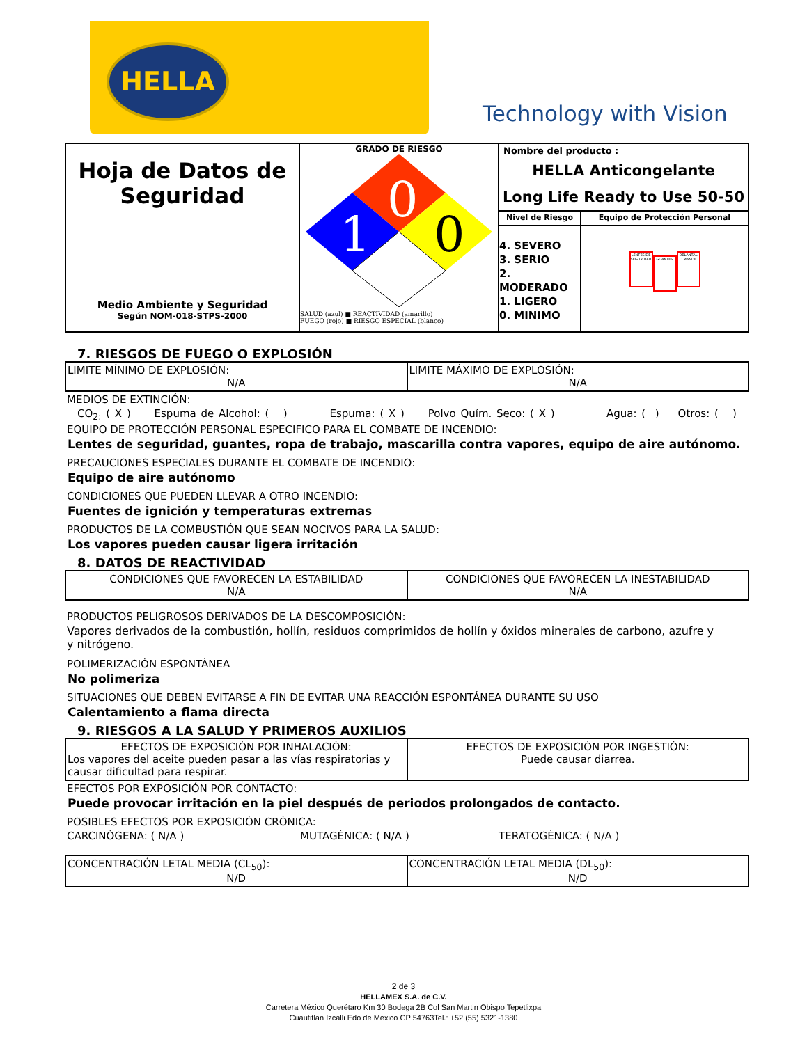HELLA
Technology with Vision
| Hoja de Datos de Seguridad Medio Ambiente y Seguridad Según NOM-018-STPS-2000 | GRADO DE RIESGO 0 1 0 SALUD (azul) ■ REACTIVIDAD (amarillo) FUEGO (rojo) ■ RIESGO ESPECIAL (blanco) | Nombre del producto : HELLA Anticongelante Long Life Ready to Use 50-50 / Nivel de Riesgo / Equipo de Protección Personal / / --- / --- / / 4. SEVERO 3. SERIO 2. MODERADO 1. LIGERO 0. MINIMO / LENTES DE SEGURIDAD GUANTES DELANTAL O MANDIL / |
7. RIESGOS DE FUEGO O EXPLOSIÓN
| LIMITE MÍNIMO DE EXPLOSIÓN: N/A | LIMITE MÁXIMO DE EXPLOSIÓN: N/A |
MEDIOS DE EXTINCIÓN:
CO<sub>2:</sub> ( X ) Espuma de Alcohol: ( ) Espuma: ( X ) Polvo Quím. Seco: ( X ) Agua: ( ) Otros: ( )
EQUIPO DE PROTECCIÓN PERSONAL ESPECIFICO PARA EL COMBATE DE INCENDIO:
Lentes de seguridad, guantes, ropa de trabajo, mascarilla contra vapores, equipo de aire autónomo.
PRECAUCIONES ESPECIALES DURANTE EL COMBATE DE INCENDIO:
Equipo de aire autónomo
CONDICIONES QUE PUEDEN LLEVAR A OTRO INCENDIO:
Fuentes de ignición y temperaturas extremas
PRODUCTOS DE LA COMBUSTIÓN QUE SEAN NOCIVOS PARA LA SALUD:
Los vapores pueden causar ligera irritación
8. DATOS DE REACTIVIDAD
| CONDICIONES QUE FAVORECEN LA ESTABILIDAD N/A | CONDICIONES QUE FAVORECEN LA INESTABILIDAD N/A |
PRODUCTOS PELIGROSOS DERIVADOS DE LA DESCOMPOSICIÓN:
Vapores derivados de la combustión, hollín, residuos comprimidos de hollín y óxidos minerales de carbono, azufre y
y nitrógeno.
POLIMERIZACIÓN ESPONTÁNEA
No polimeriza
SITUACIONES QUE DEBEN EVITARSE A FIN DE EVITAR UNA REACCIÓN ESPONTÁNEA DURANTE SU USO
Calentamiento a flama directa
9. RIESGOS A LA SALUD Y PRIMEROS AUXILIOS
| EFECTOS DE EXPOSICIÓN POR INHALACIÓN: Los vapores del aceite pueden pasar a las vías respiratorias y causar dificultad para respirar. | EFECTOS DE EXPOSICIÓN POR INGESTIÓN: Puede causar diarrea. |
EFECTOS POR EXPOSICIÓN POR CONTACTO:
Puede provocar irritación en la piel después de periodos prolongados de contacto.
POSIBLES EFECTOS POR EXPOSICIÓN CRÓNICA:
CARCINÓGENA: ( N/A ) MUTAGÉNICA: ( N/A ) TERATOGÉNICA: ( N/A )
| CONCENTRACIÓN LETAL MEDIA (CL<sub>50</sub>): N/D | CONCENTRACIÓN LETAL MEDIA (DL<sub>50</sub>): N/D |
2 de 3
HELLAMEX S.A. de C.V.
Carretera México Querétaro Km 30 Bodega 2B Col San Martin Obispo Tepetlixpa
Cuautitlan Izcalli Edo de México CP 54763Tel.: +52 (55) 5321-1380